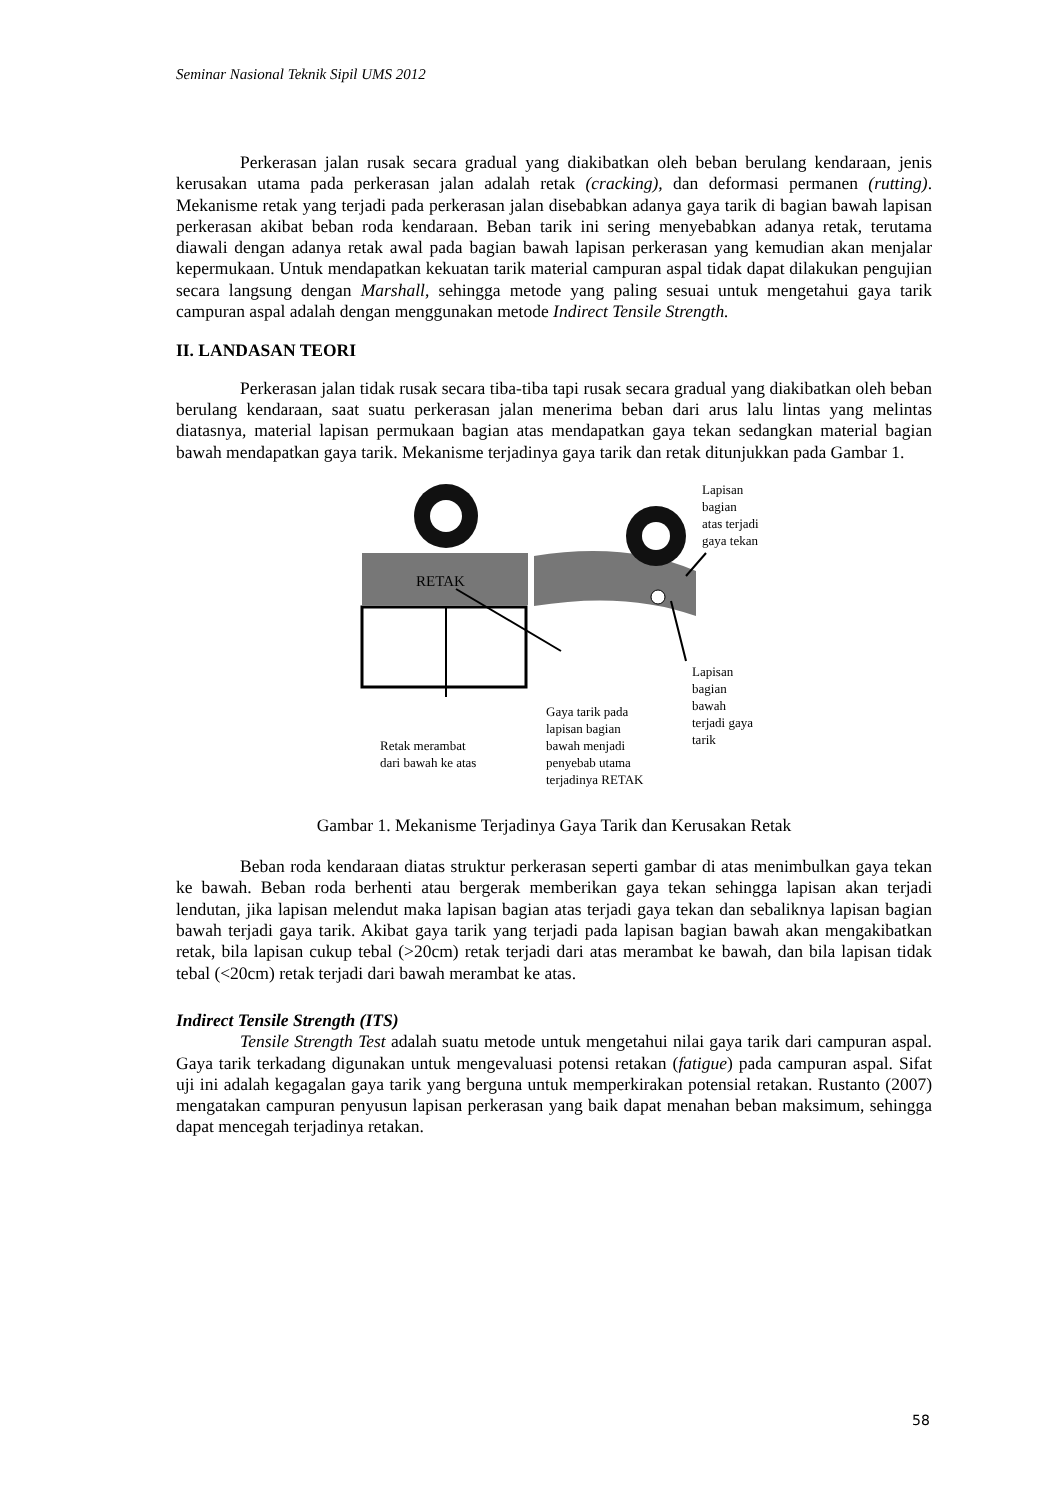Seminar Nasional Teknik Sipil UMS 2012
Perkerasan jalan rusak secara gradual yang diakibatkan oleh beban berulang kendaraan, jenis kerusakan utama pada perkerasan jalan adalah retak (cracking), dan deformasi permanen (rutting). Mekanisme retak yang terjadi pada perkerasan jalan disebabkan adanya gaya tarik di bagian bawah lapisan perkerasan akibat beban roda kendaraan. Beban tarik ini sering menyebabkan adanya retak, terutama diawali dengan adanya retak awal pada bagian bawah lapisan perkerasan yang kemudian akan menjalar kepermukaan. Untuk mendapatkan kekuatan tarik material campuran aspal tidak dapat dilakukan pengujian secara langsung dengan Marshall, sehingga metode yang paling sesuai untuk mengetahui gaya tarik campuran aspal adalah dengan menggunakan metode Indirect Tensile Strength.
II. LANDASAN TEORI
Perkerasan jalan tidak rusak secara tiba-tiba tapi rusak secara gradual yang diakibatkan oleh beban berulang kendaraan, saat suatu perkerasan jalan menerima beban dari arus lalu lintas yang melintas diatasnya, material lapisan permukaan bagian atas mendapatkan gaya tekan sedangkan material bagian bawah mendapatkan gaya tarik. Mekanisme terjadinya gaya tarik dan retak ditunjukkan pada Gambar 1.
RETAK
Lapisan
bagian
atas terjadi
gaya tekan
Lapisan
bagian
bawah
terjadi gaya
tarik
Gaya tarik pada
lapisan bagian
bawah menjadi
penyebab utama
terjadinya RETAK
Retak merambat
dari bawah ke atas
Gambar 1. Mekanisme Terjadinya Gaya Tarik dan Kerusakan Retak
Beban roda kendaraan diatas struktur perkerasan seperti gambar di atas menimbulkan gaya tekan ke bawah. Beban roda berhenti atau bergerak memberikan gaya tekan sehingga lapisan akan terjadi lendutan, jika lapisan melendut maka lapisan bagian atas terjadi gaya tekan dan sebaliknya lapisan bagian bawah terjadi gaya tarik. Akibat gaya tarik yang terjadi pada lapisan bagian bawah akan mengakibatkan retak, bila lapisan cukup tebal (>20cm) retak terjadi dari atas merambat ke bawah, dan bila lapisan tidak tebal (<20cm) retak terjadi dari bawah merambat ke atas.
Indirect Tensile Strength (ITS)
Tensile Strength Test adalah suatu metode untuk mengetahui nilai gaya tarik dari campuran aspal. Gaya tarik terkadang digunakan untuk mengevaluasi potensi retakan (fatigue) pada campuran aspal. Sifat uji ini adalah kegagalan gaya tarik yang berguna untuk memperkirakan potensial retakan. Rustanto (2007) mengatakan campuran penyusun lapisan perkerasan yang baik dapat menahan beban maksimum, sehingga dapat mencegah terjadinya retakan.
58